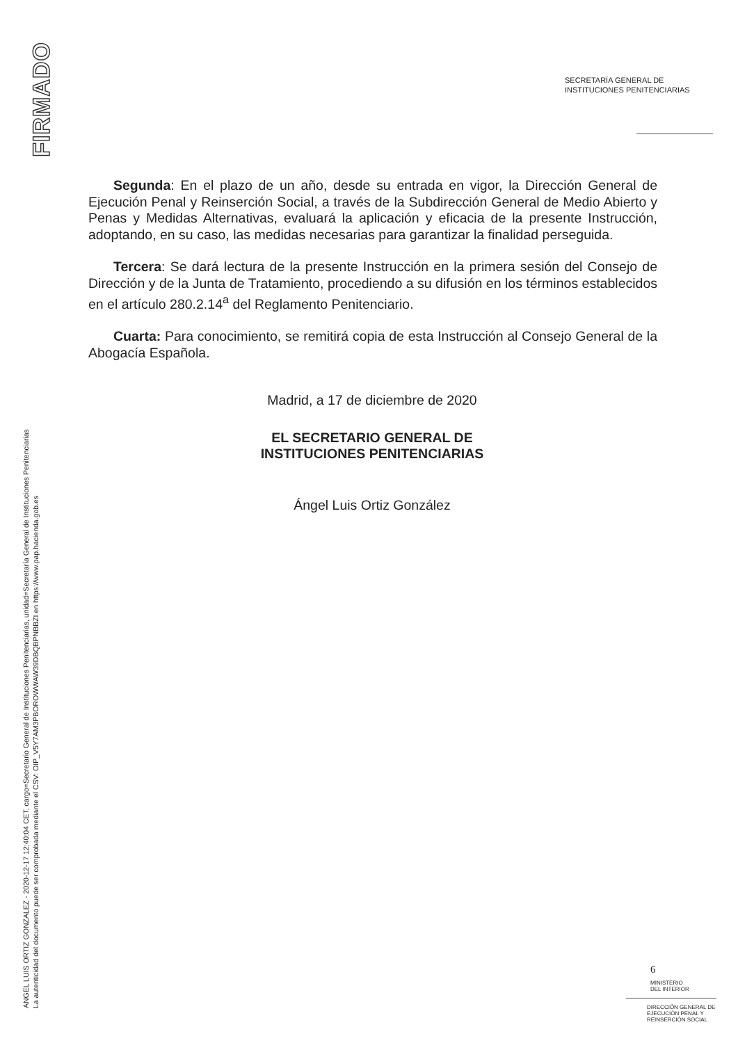FIRMADO
ANGEL LUIS ORTIZ GONZALEZ - 2020-12-17 12:40:04 CET, cargo=Secretario General de Instituciones Penitenciarias, unidad=Secretaría General de Instituciones Penitenciarias
La autenticidad del documento puede ser comprobada mediante el CSV: OIP_V5Y7AM3PBOROWWAW39DBQBPNBBZI en https://www.pap.hacienda.gob.es
SECRETARÍA GENERAL DE
INSTITUCIONES PENITENCIARIAS
Segunda: En el plazo de un año, desde su entrada en vigor, la Dirección General de Ejecución Penal y Reinserción Social, a través de la Subdirección General de Medio Abierto y Penas y Medidas Alternativas, evaluará la aplicación y eficacia de la presente Instrucción, adoptando, en su caso, las medidas necesarias para garantizar la finalidad perseguida.
Tercera: Se dará lectura de la presente Instrucción en la primera sesión del Consejo de Dirección y de la Junta de Tratamiento, procediendo a su difusión en los términos establecidos en el artículo 280.2.14<sup>a</sup> del Reglamento Penitenciario.
Cuarta: Para conocimiento, se remitirá copia de esta Instrucción al Consejo General de la Abogacía Española.
Madrid, a 17 de diciembre de 2020
EL SECRETARIO GENERAL DE
INSTITUCIONES PENITENCIARIAS
Ángel Luis Ortiz González
6
MINISTERIO
DEL INTERIOR
DIRECCIÓN GENERAL DE
EJECUCIÓN PENAL Y
REINSERCIÓN SOCIAL